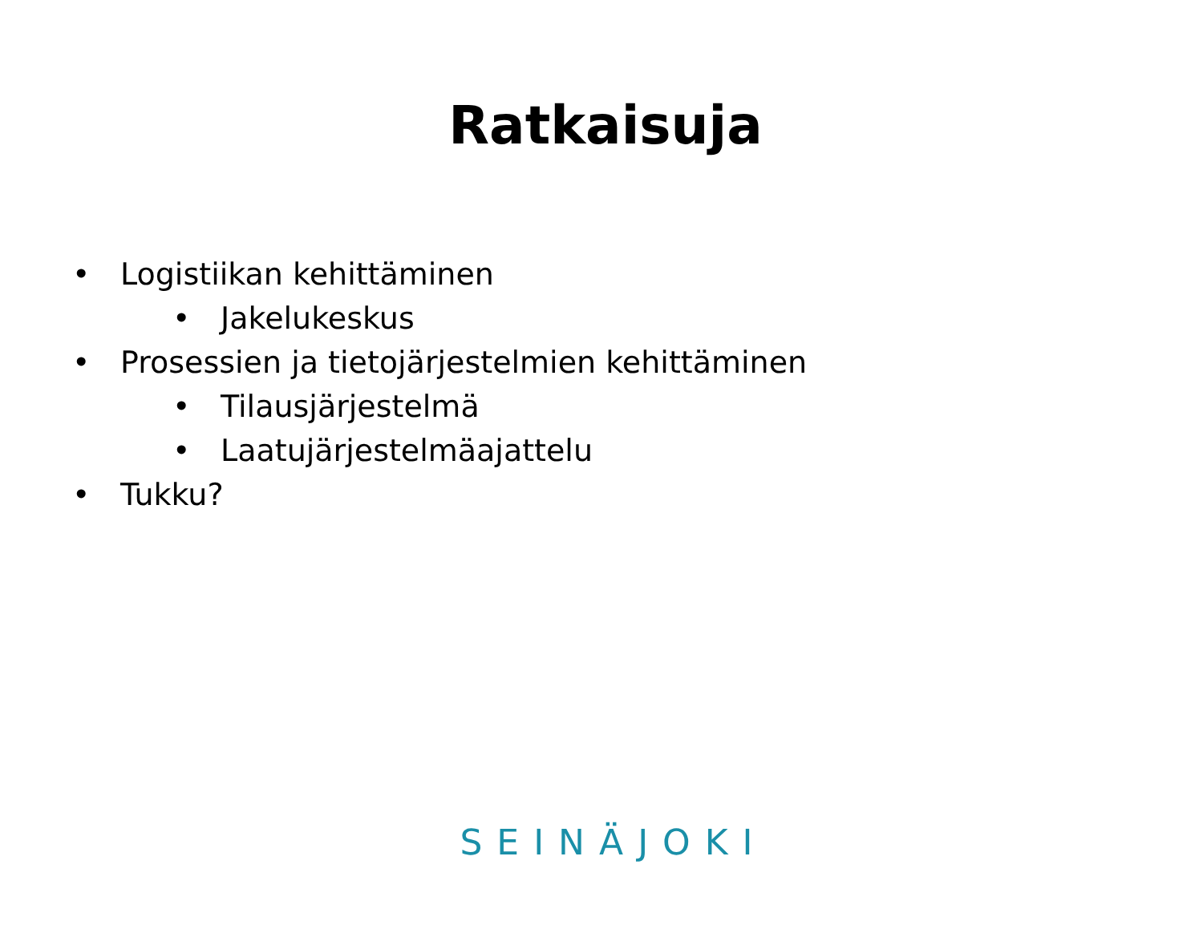Ratkaisuja
• Logistiikan kehittäminen
• Jakelukeskus
• Prosessien ja tietojärjestelmien kehittäminen
• Tilausjärjestelmä
• Laatujärjestelmäajattelu
• Tukku?
SEINÄJOKI